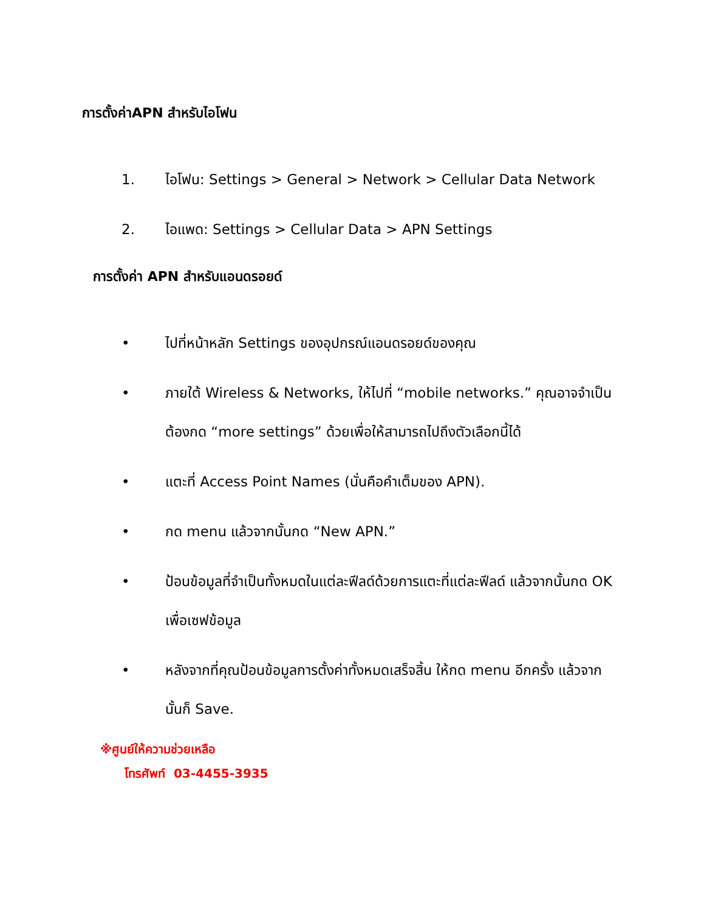การตั้งค่าAPN สำหรับไอโฟน
1. ไอโฟน: Settings > General > Network > Cellular Data Network
2. ไอแพด: Settings > Cellular Data > APN Settings
การตั้งค่า APN สำหรับแอนดรอยด์
• ไปที่หน้าหลัก Settings ของอุปกรณ์แอนดรอยด์ของคุณ
• ภายใต้ Wireless & Networks, ให้ไปที่ “mobile networks.” คุณอาจจำเป็นต้องกด “more settings” ด้วยเพื่อให้สามารถไปถึงตัวเลือกนี้ได้
• แตะที่ Access Point Names (นั่นคือคำเต็มของ APN).
• กด menu แล้วจากนั้นกด “New APN.”
• ป้อนข้อมูลที่จำเป็นทั้งหมดในแต่ละฟีลด์ด้วยการแตะที่แต่ละฟีลด์ แล้วจากนั้นกด OK เพื่อเซฟข้อมูล
• หลังจากที่คุณป้อนข้อมูลการตั้งค่าทั้งหมดเสร็จสิ้น ให้กด menu อีกครั้ง แล้วจากนั้นก็ Save.
※ศูนย์ให้ความช่วยเหลือ
โทรศัพท์ 03-4455-3935